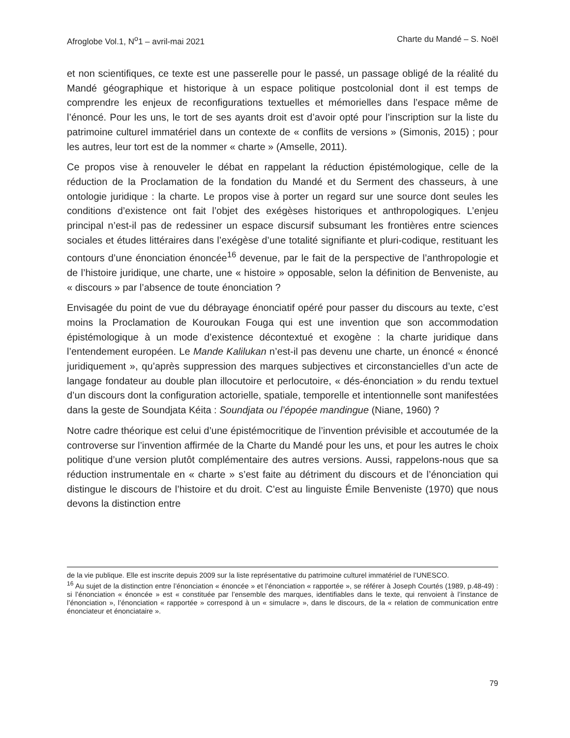Afroglobe Vol.1, N<sup>o</sup>1 – avril-mai 2021 Charte du Mandé – S. Noël
et non scientifiques, ce texte est une passerelle pour le passé, un passage obligé de la réalité du Mandé géographique et historique à un espace politique postcolonial dont il est temps de comprendre les enjeux de reconfigurations textuelles et mémorielles dans l’espace même de l’énoncé. Pour les uns, le tort de ses ayants droit est d’avoir opté pour l’inscription sur la liste du patrimoine culturel immatériel dans un contexte de « conflits de versions » (Simonis, 2015) ; pour les autres, leur tort est de la nommer « charte » (Amselle, 2011).
Ce propos vise à renouveler le débat en rappelant la réduction épistémologique, celle de la réduction de la Proclamation de la fondation du Mandé et du Serment des chasseurs, à une ontologie juridique : la charte. Le propos vise à porter un regard sur une source dont seules les conditions d’existence ont fait l’objet des exégèses historiques et anthropologiques. L’enjeu principal n’est-il pas de redessiner un espace discursif subsumant les frontières entre sciences sociales et études littéraires dans l’exégèse d’une totalité signifiante et pluri-codique, restituant les contours d’une énonciation énoncée<sup>16</sup> devenue, par le fait de la perspective de l’anthropologie et de l’histoire juridique, une charte, une « histoire » opposable, selon la définition de Benveniste, au « discours » par l’absence de toute énonciation ?
Envisagée du point de vue du débrayage énonciatif opéré pour passer du discours au texte, c’est moins la Proclamation de Kouroukan Fouga qui est une invention que son accommodation épistémologique à un mode d’existence décontextué et exogène : la charte juridique dans l’entendement européen. Le Mande Kalilukan n’est-il pas devenu une charte, un énoncé « énoncé juridiquement », qu’après suppression des marques subjectives et circonstancielles d’un acte de langage fondateur au double plan illocutoire et perlocutoire, « dés-énonciation » du rendu textuel d’un discours dont la configuration actorielle, spatiale, temporelle et intentionnelle sont manifestées dans la geste de Soundjata Kéita : Soundjata ou l’épopée mandingue (Niane, 1960) ?
Notre cadre théorique est celui d’une épistémocritique de l’invention prévisible et accoutumée de la controverse sur l’invention affirmée de la Charte du Mandé pour les uns, et pour les autres le choix politique d’une version plutôt complémentaire des autres versions. Aussi, rappelons-nous que sa réduction instrumentale en « charte » s’est faite au détriment du discours et de l’énonciation qui distingue le discours de l’histoire et du droit. C’est au linguiste Émile Benveniste (1970) que nous devons la distinction entre
de la vie publique. Elle est inscrite depuis 2009 sur la liste représentative du patrimoine culturel immatériel de l’UNESCO.
<sup>16</sup> Au sujet de la distinction entre l’énonciation « énoncée » et l’énonciation « rapportée », se référer à Joseph Courtés (1989, p.48-49) : si l’énonciation « énoncée » est « constituée par l’ensemble des marques, identifiables dans le texte, qui renvoient à l’instance de l’énonciation », l’énonciation « rapportée » correspond à un « simulacre », dans le discours, de la « relation de communication entre énonciateur et énonciataire ».
79